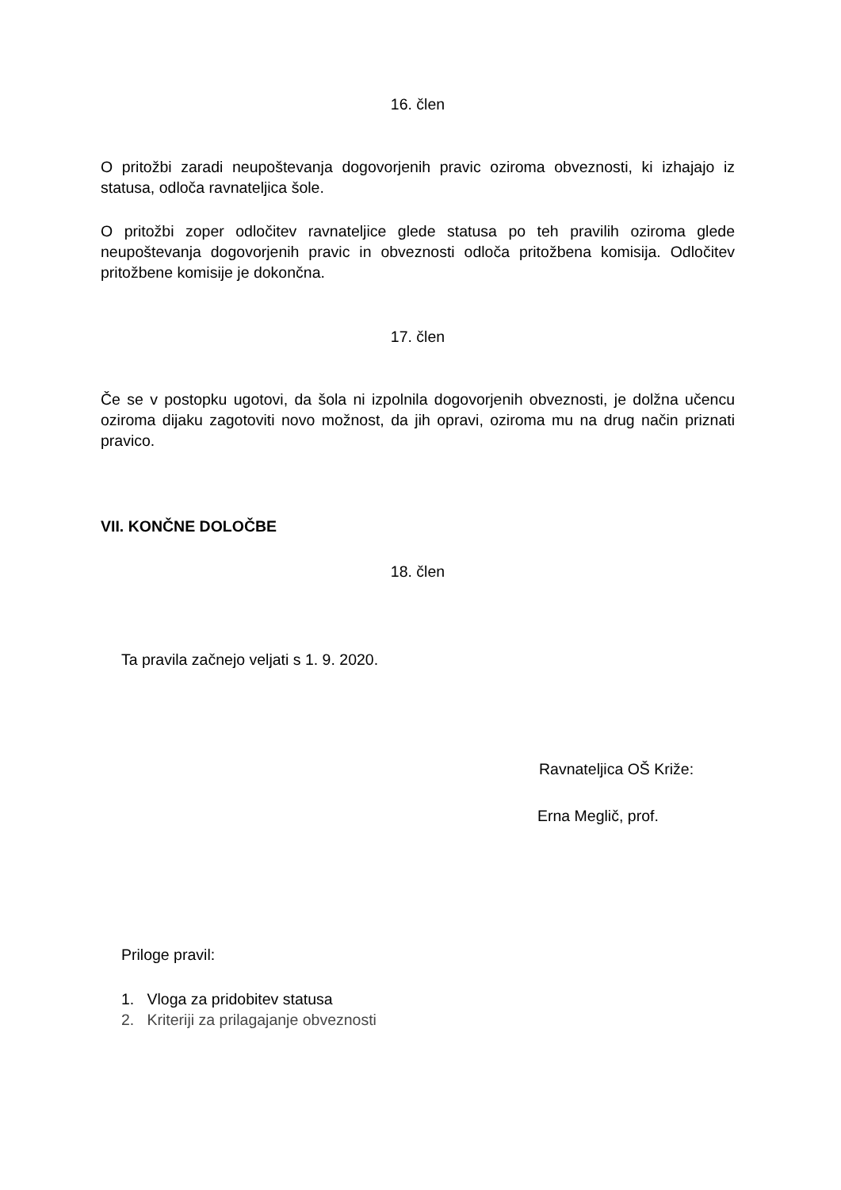16. člen
O pritožbi zaradi neupoštevanja dogovorjenih pravic oziroma obveznosti, ki izhajajo iz statusa, odloča ravnateljica šole.
O pritožbi zoper odločitev ravnateljice glede statusa po teh pravilih oziroma glede neupoštevanja dogovorjenih pravic in obveznosti odloča pritožbena komisija. Odločitev pritožbene komisije je dokončna.
17. člen
Če se v postopku ugotovi, da šola ni izpolnila dogovorjenih obveznosti, je dolžna učencu oziroma dijaku zagotoviti novo možnost, da jih opravi, oziroma mu na drug način priznati pravico.
VII. KONČNE DOLOČBE
18. člen
Ta pravila začnejo veljati s 1. 9. 2020.
Ravnateljica OŠ Križe:
Erna Meglič, prof.
Priloge pravil:
1. Vloga za pridobitev statusa
2. Kriteriji za prilagajanje obveznosti